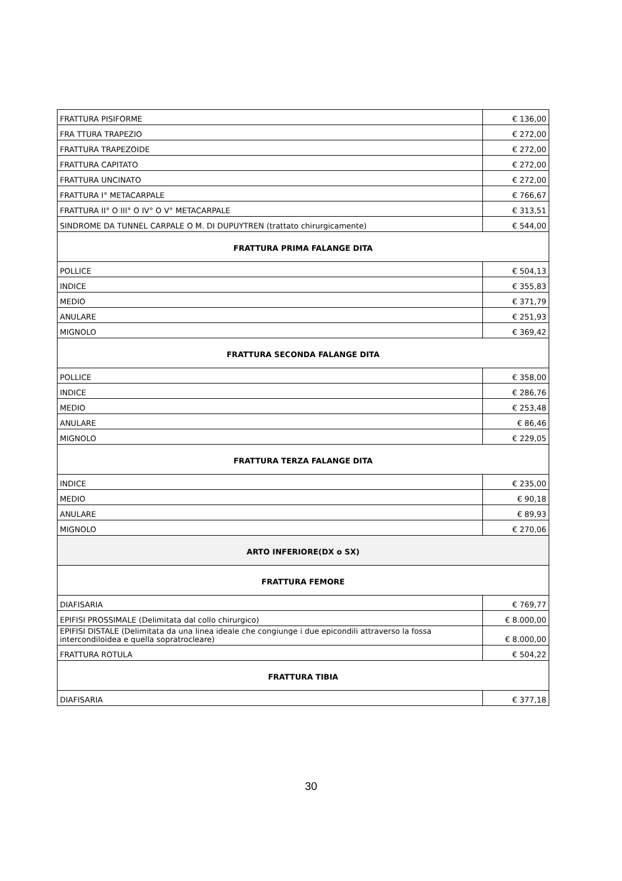| FRATTURA PISIFORME | € 136,00 |
| FRA TTURA TRAPEZIO | € 272,00 |
| FRATTURA TRAPEZOIDE | € 272,00 |
| FRATTURA CAPITATO | € 272,00 |
| FRATTURA UNCINATO | € 272,00 |
| FRATTURA I° METACARPALE | € 766,67 |
| FRATTURA II° O III° O IV° O V° METACARPALE | € 313,51 |
| SINDROME DA TUNNEL CARPALE O M. DI DUPUYTREN (trattato chirurgicamente) | € 544,00 |
| FRATTURA PRIMA FALANGE DITA | |
| POLLICE | € 504,13 |
| INDICE | € 355,83 |
| MEDIO | € 371,79 |
| ANULARE | € 251,93 |
| MIGNOLO | € 369,42 |
| FRATTURA SECONDA FALANGE DITA | |
| POLLICE | € 358,00 |
| INDICE | € 286,76 |
| MEDIO | € 253,48 |
| ANULARE | € 86,46 |
| MIGNOLO | € 229,05 |
| FRATTURA TERZA FALANGE DITA | |
| INDICE | € 235,00 |
| MEDIO | € 90,18 |
| ANULARE | € 89,93 |
| MIGNOLO | € 270,06 |
| ARTO INFERIORE(DX o SX) | |
| FRATTURA FEMORE | |
| DIAFISARIA | € 769,77 |
| EPIFISI PROSSIMALE (Delimitata dal collo chirurgico) | € 8.000,00 |
| EPIFISI DISTALE (Delimitata da una linea ideale che congiunge i due epicondili attraverso la fossa intercondiloidea e quella sopratrocleare) | € 8.000,00 |
| FRATTURA ROTULA | € 504,22 |
| FRATTURA TIBIA | |
| DIAFISARIA | € 377,18 |
30